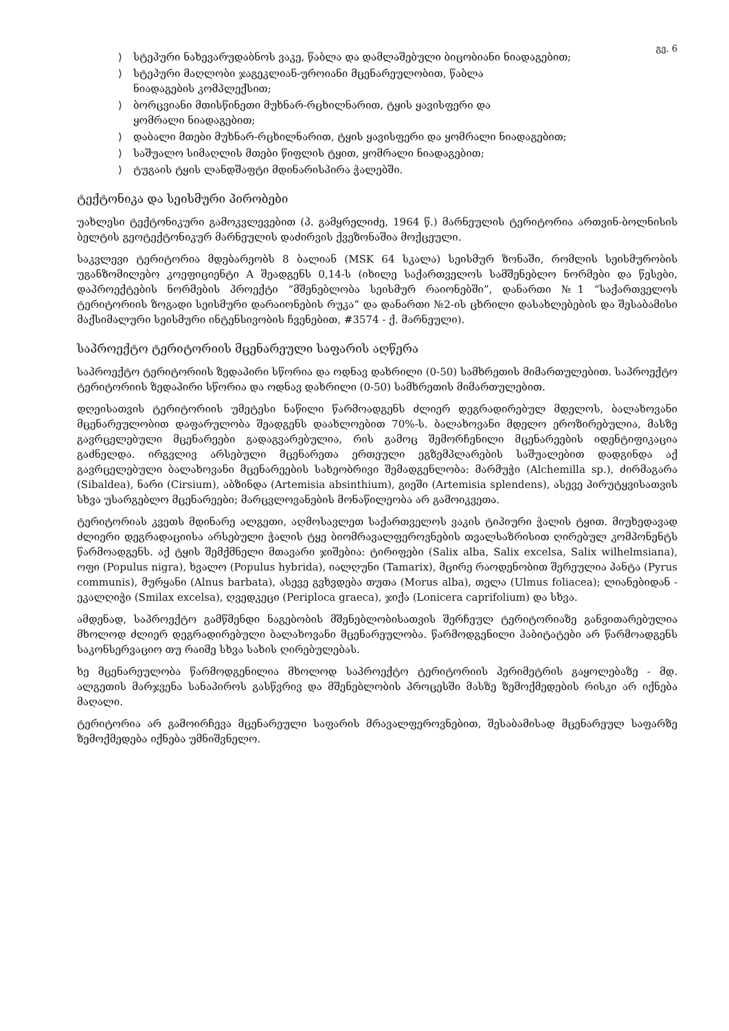გვ. 6
⟩ სტეპური ნახევარუდაბნოს ვაკე, წაბლა და დამლაშებული ბიცობიანი ნიადაგებით;
⟩ სტეპური მაღლობი ჯაგეკლიან-უროიანი მცენარეულობით, წაბლა
ნიადაგების კომპლექსით;
⟩ ბორცვიანი მთისწინეთი მუხნარ-რცხილნარით, ტყის ყავისფერი და
ყომრალი ნიადაგებით;
⟩ დაბალი მთები მუხნარ-რცხილნარით, ტყის ყავისფერი და ყომრალი ნიადაგებით;
⟩ საშუალო სიმაღლის მთები წიფლის ტყით, ყომრალი ნიადაგებით;
⟩ ტუგაის ტყის ლანდშაფტი მდინარისპირა ჭალებში.
ტექტონიკა და სეისმური პირობები
უახლესი ტექტონიკური გამოკვლევებით (პ. გამყრელიძე, 1964 წ.) მარნეულის ტერიტორია ართვინ-ბოლნისის ბელტის გეოტექტონიკურ მარნეულის დაძირვის ქვეზონაშია მოქცეული.
საკვლევი ტერიტორია მდებარეობს 8 ბალიან (MSK 64 სკალა) სეისმურ ზონაში, რომლის სეისმურობის უგანზომილებო კოეფიციენტი A შეადგენს 0,14-ს (იხილე საქართველოს სამშენებლო ნორმები და წესები, დაპროექტების ნორმების პროექტი “მშენებლობა სეისმურ რაიონებში”, დანართი №1 “საქართველოს ტერიტორიის ზოგადი სეისმური დარაიონების რუკა” და დანართი №2-ის ცხრილი დასახლებების და შესაბამისი მაქსიმალური სეისმური ინტენსივობის ჩვენებით, #3574 - ქ. მარნეული).
საპროექტო ტერიტორიის მცენარეული საფარის აღწერა
საპროექტო ტერიტორიის ზედაპირი სწორია და ოდნავ დახრილი (0-50) სამხრეთის მიმართულებით. საპროექტო ტერიტორიის ზედაპირი სწორია და ოდნავ დახრილი (0-50) სამხრეთის მიმართულებით.
დღეისათვის ტერიტორიის უმეტესი ნაწილი წარმოადგენს ძლიერ დეგრადირებულ მდელოს, ბალახოვანი მცენარეულობით დაფარულობა შეადგენს დაახლოებით 70%-ს. ბალახოვანი მდელო ეროზირებულია, მასზე გავრცელებული მცენარეები გადაგვარებულია, რის გამოც შემორჩენილი მცენარეების იდენტიფიკაცია გაძნელდა. ირგვლივ არსებული მცენარეთა ერთეული ეგზემპლარების საშუალებით დადგინდა აქ გავრცელებული ბალახოვანი მცენარეების სახეობრივი შემადგენლობა: მარმუჭი (Alchemilla sp.), ძირმაგარა (Sibaldea), ნარი (Cirsium), აბზინდა (Artemisia absinthium), გიეში (Artemisia splendens), ასევე პირუტყვისათვის სხვა უსარგებლო მცენარეები; მარცვლოვანების მონაწილეობა არ გამოიკვეთა.
ტერიტორიას კვეთს მდინარე ალგეთი, აღმოსავლეთ საქართველოს ვაკის ტიპიური ჭალის ტყით. მიუხედავად ძლიერი დეგრადაციისა არსებული ჭალის ტყე ბიომრავალფეროვნების თვალსაზრისით ღირებულ კომპონენტს წარმოადგენს. აქ ტყის შემქმნელი მთავარი ჯიშებია: ტირიფები (Salix alba, Salix excelsa, Salix wilhelmsiana), ოფი (Populus nigra), ხვალო (Populus hybrida), იალღუნი (Tamarix), მცირე რაოდენობით შერეულია პანტა (Pyrus communis), მურყანი (Alnus barbata), ასევე გვხვდება თუთა (Morus alba), თელა (Ulmus foliacea); ლიანებიდან - ეკალღიჭი (Smilax excelsa), ღვედკეცი (Periploca graeca), ჯიქა (Lonicera caprifolium) და სხვა.
ამდენად, საპროექტო გამწმენდი ნაგებობის მშენებლობისათვის შერჩეულ ტერიტორიაზე განვითარებულია მხოლოდ ძლიერ დეგრადირებული ბალახოვანი მცენარეულობა. წარმოდგენილი ჰაბიტატები არ წარმოადგენს საკონსერვაციო თუ რაიმე სხვა სახის ღირებულებას.
ხე მცენარეულობა წარმოდგენილია მხოლოდ საპროექტო ტერიტორიის პერიმეტრის გაყოლებაზე - მდ. ალგეთის მარჯვენა სანაპიროს გასწვრივ და მშენებლობის პროცესში მასზე ზემოქმედების რისკი არ იქნება მაღალი.
ტერიტორია არ გამოირჩევა მცენარეული საფარის მრავალფეროვნებით, შესაბამისად მცენარეულ საფარზე ზემოქმედება იქნება უმნიშვნელო.